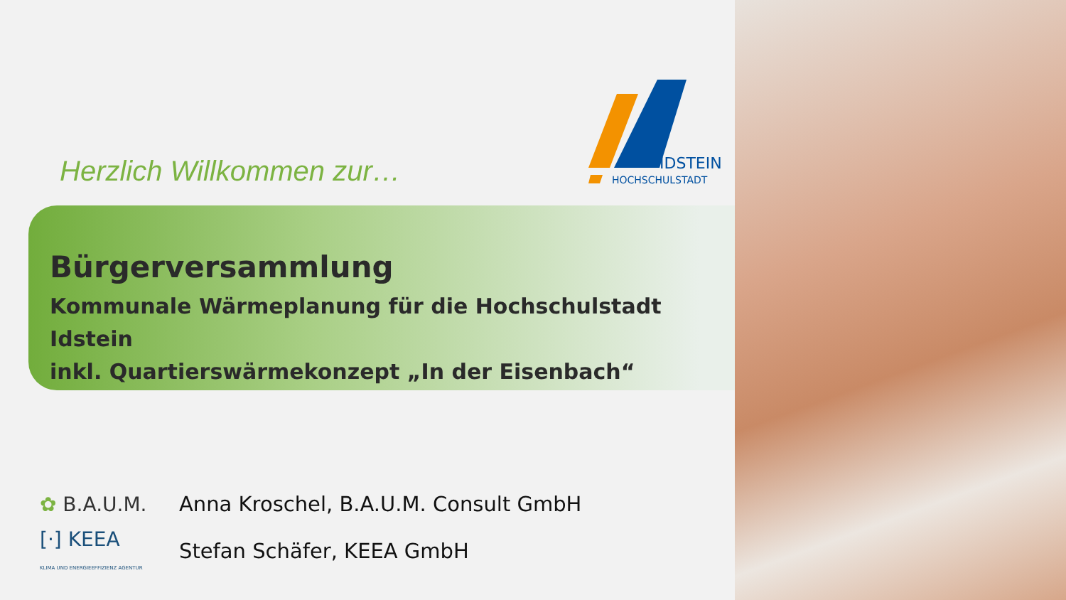IDSTEIN
HOCHSCHULSTADT
Herzlich Willkommen zur…
Bürgerversammlung
Kommunale Wärmeplanung für die Hochschulstadt Idstein
inkl. Quartierswärmekonzept „In der Eisenbach“
✿ B.A.U.M.
Anna Kroschel, B.A.U.M. Consult GmbH
[·] KEEA
KLIMA UND ENERGIEEFFIZIENZ AGENTUR
Stefan Schäfer, KEEA GmbH